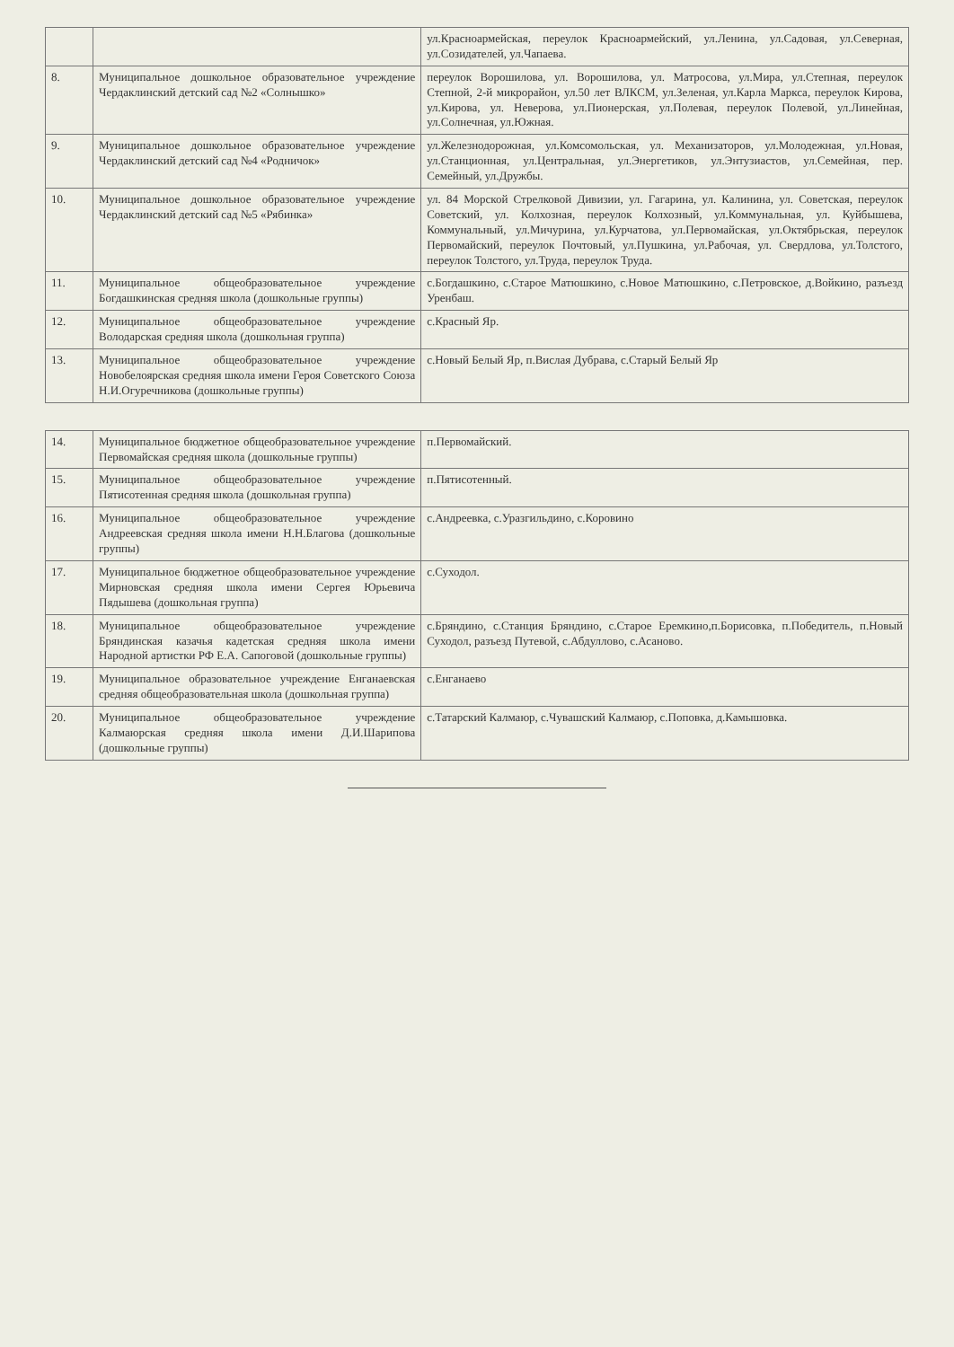| | | ул.Красноармейская, переулок Красноармейский, ул.Ленина, ул.Садовая, ул.Северная, ул.Созидателей, ул.Чапаева. |
| 8. | Муниципальное дошкольное образовательное учреждение Чердаклинский детский сад №2 «Солнышко» | переулок Ворошилова, ул. Ворошилова, ул. Матросова, ул.Мира, ул.Степная, переулок Степной, 2-й микрорайон, ул.50 лет ВЛКСМ, ул.Зеленая, ул.Карла Маркса, переулок Кирова, ул.Кирова, ул. Неверова, ул.Пионерская, ул.Полевая, переулок Полевой, ул.Линейная, ул.Солнечная, ул.Южная. |
| 9. | Муниципальное дошкольное образовательное учреждение Чердаклинский детский сад №4 «Родничок» | ул.Железнодорожная, ул.Комсомольская, ул. Механизаторов, ул.Молодежная, ул.Новая, ул.Станционная, ул.Центральная, ул.Энергетиков, ул.Энтузиастов, ул.Семейная, пер. Семейный, ул.Дружбы. |
| 10. | Муниципальное дошкольное образовательное учреждение Чердаклинский детский сад №5 «Рябинка» | ул. 84 Морской Стрелковой Дивизии, ул. Гагарина, ул. Калинина, ул. Советская, переулок Советский, ул. Колхозная, переулок Колхозный, ул.Коммунальная, ул. Куйбышева, Коммунальный, ул.Мичурина, ул.Курчатова, ул.Первомайская, ул.Октябрьская, переулок Первомайский, переулок Почтовый, ул.Пушкина, ул.Рабочая, ул. Свердлова, ул.Толстого, переулок Толстого, ул.Труда, переулок Труда. |
| 11. | Муниципальное общеобразовательное учреждение Богдашкинская средняя школа (дошкольные группы) | с.Богдашкино, с.Старое Матюшкино, с.Новое Матюшкино, с.Петровское, д.Войкино, разъезд Уренбаш. |
| 12. | Муниципальное общеобразовательное учреждение Володарская средняя школа (дошкольная группа) | с.Красный Яр. |
| 13. | Муниципальное общеобразовательное учреждение Новобелоярская средняя школа имени Героя Советского Союза Н.И.Огуречникова (дошкольные группы) | с.Новый Белый Яр, п.Вислая Дубрава, с.Старый Белый Яр |
| 14. | Муниципальное бюджетное общеобразовательное учреждение Первомайская средняя школа (дошкольные группы) | п.Первомайский. |
| 15. | Муниципальное общеобразовательное учреждение Пятисотенная средняя школа (дошкольная группа) | п.Пятисотенный. |
| 16. | Муниципальное общеобразовательное учреждение Андреевская средняя школа имени Н.Н.Благова (дошкольные группы) | с.Андреевка, с.Уразгильдино, с.Коровино |
| 17. | Муниципальное бюджетное общеобразовательное учреждение Мирновская средняя школа имени Сергея Юрьевича Пядышева (дошкольная группа) | с.Суходол. |
| 18. | Муниципальное общеобразовательное учреждение Бряндинская казачья кадетская средняя школа имени Народной артистки РФ Е.А. Сапоговой (дошкольные группы) | с.Бряндино, с.Станция Бряндино, с.Старое Еремкино,п.Борисовка, п.Победитель, п.Новый Суходол, разъезд Путевой, с.Абдуллово, с.Асаново. |
| 19. | Муниципальное образовательное учреждение Енганаевская средняя общеобразовательная школа (дошкольная группа) | с.Енганаево |
| 20. | Муниципальное общеобразовательное учреждение Калмаюрская средняя школа имени Д.И.Шарипова (дошкольные группы) | с.Татарский Калмаюр, с.Чувашский Калмаюр, с.Поповка, д.Камышовка. |